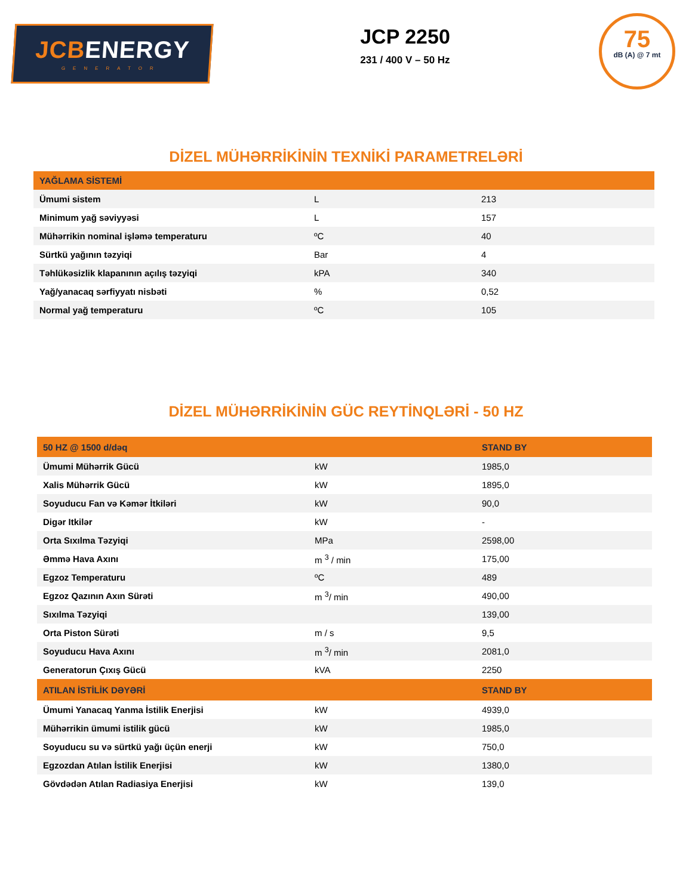JCBENERGY
GENERATOR
JCP 2250
231 / 400 V – 50 Hz
75
dB (A) @ 7 mt
DİZEL MÜHƏRRİKİNİN TEXNİKİ PARAMETRELƏRİ
| YAĞLAMA SİSTEMİ | | |
| --- | --- | --- |
| Ümumi sistem | L | 213 |
| Minimum yağ səviyyəsi | L | 157 |
| Mühərrikin nominal işləmə temperaturu | ºC | 40 |
| Sürtkü yağının təzyiqi | Bar | 4 |
| Təhlükəsizlik klapanının açılış təzyiqi | kPA | 340 |
| Yağ/yanacaq sərfiyyatı nisbəti | % | 0,52 |
| Normal yağ temperaturu | ºC | 105 |
DİZEL MÜHƏRRİKİNİN GÜC REYTİNQLƏRİ - 50 HZ
| 50 HZ @ 1500 d/dəq | | STAND BY |
| --- | --- | --- |
| Ümumi Mühərrik Gücü | kW | 1985,0 |
| Xalis Mühərrik Gücü | kW | 1895,0 |
| Soyuducu Fan və Kəmər İtkiləri | kW | 90,0 |
| Digər Itkilər | kW | - |
| Orta Sıxılma Təzyiqi | MPa | 2598,00 |
| Əmmə Hava Axını | m <sup>3</sup> / min | 175,00 |
| Egzoz Temperaturu | ºC | 489 |
| Egzoz Qazının Axın Sürəti | m <sup>3</sup>/ min | 490,00 |
| Sıxılma Təzyiqi | | 139,00 |
| Orta Piston Sürəti | m / s | 9,5 |
| Soyuducu Hava Axını | m <sup>3</sup>/ min | 2081,0 |
| Generatorun Çıxış Gücü | kVA | 2250 |
| ATILAN İSTİLİK DƏYƏRİ | | STAND BY |
| Ümumi Yanacaq Yanma İstilik Enerjisi | kW | 4939,0 |
| Mühərrikin ümumi istilik gücü | kW | 1985,0 |
| Soyuducu su və sürtkü yağı üçün enerji | kW | 750,0 |
| Egzozdan Atılan İstilik Enerjisi | kW | 1380,0 |
| Gövdədən Atılan Radiasiya Enerjisi | kW | 139,0 |